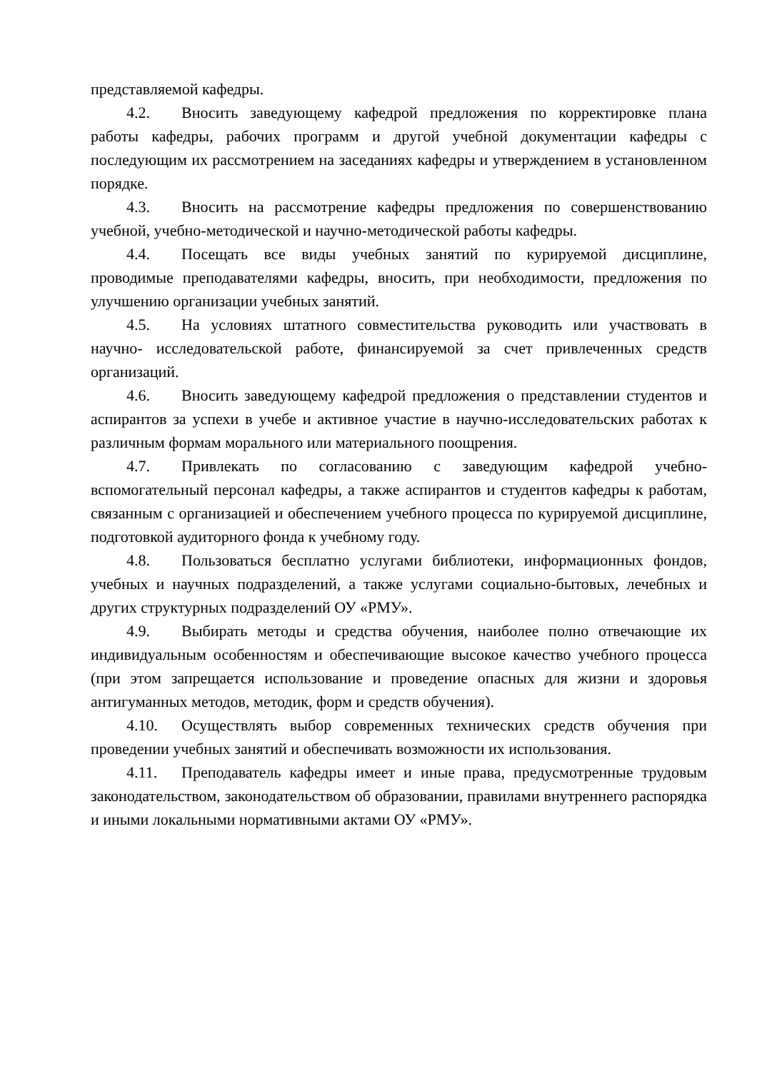представляемой кафедры.
4.2. Вносить заведующему кафедрой предложения по корректировке плана работы кафедры, рабочих программ и другой учебной документации кафедры с последующим их рассмотрением на заседаниях кафедры и утверждением в установленном порядке.
4.3. Вносить на рассмотрение кафедры предложения по совершенствованию учебной, учебно-методической и научно-методической работы кафедры.
4.4. Посещать все виды учебных занятий по курируемой дисциплине, проводимые преподавателями кафедры, вносить, при необходимости, предложения по улучшению организации учебных занятий.
4.5. На условиях штатного совместительства руководить или участвовать в научно- исследовательской работе, финансируемой за счет привлеченных средств организаций.
4.6. Вносить заведующему кафедрой предложения о представлении студентов и аспирантов за успехи в учебе и активное участие в научно-исследовательских работах к различным формам морального или материального поощрения.
4.7. Привлекать по согласованию с заведующим кафедрой учебно-вспомогательный персонал кафедры, а также аспирантов и студентов кафедры к работам, связанным с организацией и обеспечением учебного процесса по курируемой дисциплине, подготовкой аудиторного фонда к учебному году.
4.8. Пользоваться бесплатно услугами библиотеки, информационных фондов, учебных и научных подразделений, а также услугами социально-бытовых, лечебных и других структурных подразделений ОУ «РМУ».
4.9. Выбирать методы и средства обучения, наиболее полно отвечающие их индивидуальным особенностям и обеспечивающие высокое качество учебного процесса (при этом запрещается использование и проведение опасных для жизни и здоровья антигуманных методов, методик, форм и средств обучения).
4.10. Осуществлять выбор современных технических средств обучения при проведении учебных занятий и обеспечивать возможности их использования.
4.11. Преподаватель кафедры имеет и иные права, предусмотренные трудовым законодательством, законодательством об образовании, правилами внутреннего распорядка и иными локальными нормативными актами ОУ «РМУ».